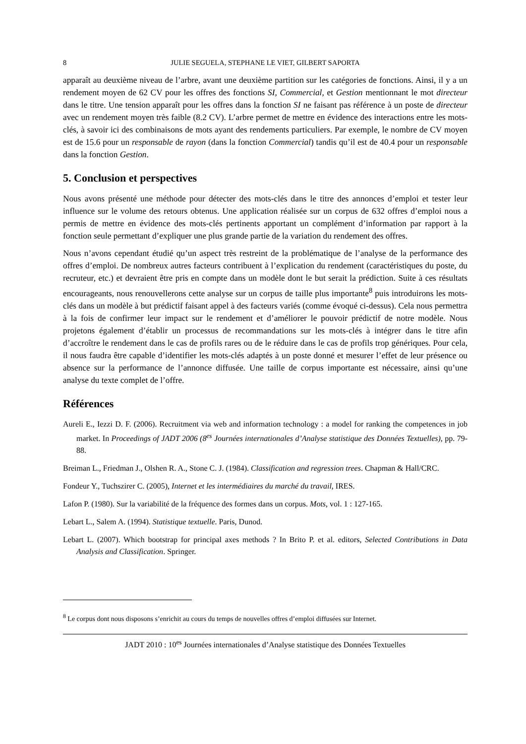8 JULIE SEGUELA, STEPHANE LE VIET, GILBERT SAPORTA
apparaît au deuxième niveau de l’arbre, avant une deuxième partition sur les catégories de fonctions. Ainsi, il y a un rendement moyen de 62 CV pour les offres des fonctions SI, Commercial, et Gestion mentionnant le mot directeur dans le titre. Une tension apparaît pour les offres dans la fonction SI ne faisant pas référence à un poste de directeur avec un rendement moyen très faible (8.2 CV). L’arbre permet de mettre en évidence des interactions entre les mots-clés, à savoir ici des combinaisons de mots ayant des rendements particuliers. Par exemple, le nombre de CV moyen est de 15.6 pour un responsable de rayon (dans la fonction Commercial) tandis qu’il est de 40.4 pour un responsable dans la fonction Gestion.
5. Conclusion et perspectives
Nous avons présenté une méthode pour détecter des mots-clés dans le titre des annonces d’emploi et tester leur influence sur le volume des retours obtenus. Une application réalisée sur un corpus de 632 offres d’emploi nous a permis de mettre en évidence des mots-clés pertinents apportant un complément d’information par rapport à la fonction seule permettant d’expliquer une plus grande partie de la variation du rendement des offres.
Nous n’avons cependant étudié qu’un aspect très restreint de la problématique de l’analyse de la performance des offres d’emploi. De nombreux autres facteurs contribuent à l’explication du rendement (caractéristiques du poste, du recruteur, etc.) et devraient être pris en compte dans un modèle dont le but serait la prédiction. Suite à ces résultats encourageants, nous renouvellerons cette analyse sur un corpus de taille plus importante<sup>8</sup> puis introduirons les mots-clés dans un modèle à but prédictif faisant appel à des facteurs variés (comme évoqué ci-dessus). Cela nous permettra à la fois de confirmer leur impact sur le rendement et d’améliorer le pouvoir prédictif de notre modèle. Nous projetons également d’établir un processus de recommandations sur les mots-clés à intégrer dans le titre afin d’accroître le rendement dans le cas de profils rares ou de le réduire dans le cas de profils trop génériques. Pour cela, il nous faudra être capable d’identifier les mots-clés adaptés à un poste donné et mesurer l’effet de leur présence ou absence sur la performance de l’annonce diffusée. Une taille de corpus importante est nécessaire, ainsi qu’une analyse du texte complet de l’offre.
Références
Aureli E., Iezzi D. F. (2006). Recruitment via web and information technology : a model for ranking the competences in job market. In Proceedings of JADT 2006 (8<sup>es</sup> Journées internationales d’Analyse statistique des Données Textuelles), pp. 79-88.
Breiman L., Friedman J., Olshen R. A., Stone C. J. (1984). Classification and regression trees. Chapman & Hall/CRC.
Fondeur Y., Tuchszirer C. (2005), Internet et les intermédiaires du marché du travail, IRES.
Lafon P. (1980). Sur la variabilité de la fréquence des formes dans un corpus. Mots, vol. 1 : 127-165.
Lebart L., Salem A. (1994). Statistique textuelle. Paris, Dunod.
Lebart L. (2007). Which bootstrap for principal axes methods ? In Brito P. et al. editors, Selected Contributions in Data Analysis and Classification. Springer.
<sup>8</sup> Le corpus dont nous disposons s’enrichit au cours du temps de nouvelles offres d’emploi diffusées sur Internet.
JADT 2010 : 10<sup>es</sup> Journées internationales d’Analyse statistique des Données Textuelles